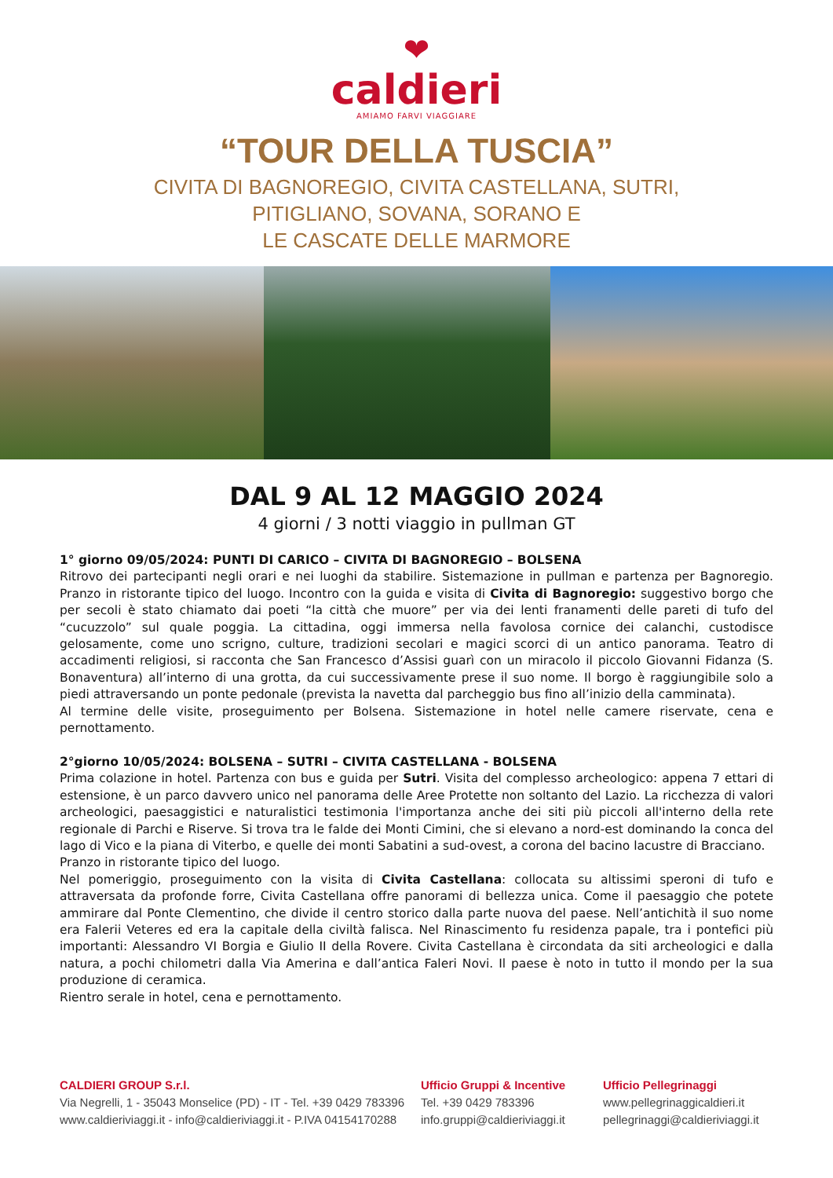❤
caldieri
AMIAMO FARVI VIAGGIARE
“TOUR DELLA TUSCIA”
CIVITA DI BAGNOREGIO, CIVITA CASTELLANA, SUTRI,
PITIGLIANO, SOVANA, SORANO E
LE CASCATE DELLE MARMORE
DAL 9 AL 12 MAGGIO 2024
4 giorni / 3 notti viaggio in pullman GT
1° giorno 09/05/2024: PUNTI DI CARICO – CIVITA DI BAGNOREGIO – BOLSENA
Ritrovo dei partecipanti negli orari e nei luoghi da stabilire. Sistemazione in pullman e partenza per Bagnoregio. Pranzo in ristorante tipico del luogo. Incontro con la guida e visita di Civita di Bagnoregio: suggestivo borgo che per secoli è stato chiamato dai poeti “la città che muore” per via dei lenti franamenti delle pareti di tufo del “cucuzzolo” sul quale poggia. La cittadina, oggi immersa nella favolosa cornice dei calanchi, custodisce gelosamente, come uno scrigno, culture, tradizioni secolari e magici scorci di un antico panorama. Teatro di accadimenti religiosi, si racconta che San Francesco d’Assisi guarì con un miracolo il piccolo Giovanni Fidanza (S. Bonaventura) all’interno di una grotta, da cui successivamente prese il suo nome. Il borgo è raggiungibile solo a piedi attraversando un ponte pedonale (prevista la navetta dal parcheggio bus fino all’inizio della camminata).
Al termine delle visite, proseguimento per Bolsena. Sistemazione in hotel nelle camere riservate, cena e pernottamento.
2°giorno 10/05/2024: BOLSENA – SUTRI – CIVITA CASTELLANA - BOLSENA
Prima colazione in hotel. Partenza con bus e guida per Sutri. Visita del complesso archeologico: appena 7 ettari di estensione, è un parco davvero unico nel panorama delle Aree Protette non soltanto del Lazio. La ricchezza di valori archeologici, paesaggistici e naturalistici testimonia l'importanza anche dei siti più piccoli all'interno della rete regionale di Parchi e Riserve. Si trova tra le falde dei Monti Cimini, che si elevano a nord-est dominando la conca del lago di Vico e la piana di Viterbo, e quelle dei monti Sabatini a sud-ovest, a corona del bacino lacustre di Bracciano.
Pranzo in ristorante tipico del luogo.
Nel pomeriggio, proseguimento con la visita di Civita Castellana: collocata su altissimi speroni di tufo e attraversata da profonde forre, Civita Castellana offre panorami di bellezza unica. Come il paesaggio che potete ammirare dal Ponte Clementino, che divide il centro storico dalla parte nuova del paese. Nell’antichità il suo nome era Falerii Veteres ed era la capitale della civiltà falisca. Nel Rinascimento fu residenza papale, tra i pontefici più importanti: Alessandro VI Borgia e Giulio II della Rovere. Civita Castellana è circondata da siti archeologici e dalla natura, a pochi chilometri dalla Via Amerina e dall’antica Faleri Novi. Il paese è noto in tutto il mondo per la sua produzione di ceramica.
Rientro serale in hotel, cena e pernottamento.
CALDIERI GROUP S.r.l.
Via Negrelli, 1 - 35043 Monselice (PD) - IT - Tel. +39 0429 783396
www.caldieriviaggi.it - info@caldieriviaggi.it - P.IVA 04154170288
Ufficio Gruppi & Incentive
Tel. +39 0429 783396
info.gruppi@caldieriviaggi.it
Ufficio Pellegrinaggi
www.pellegrinaggicaldieri.it
pellegrinaggi@caldieriviaggi.it